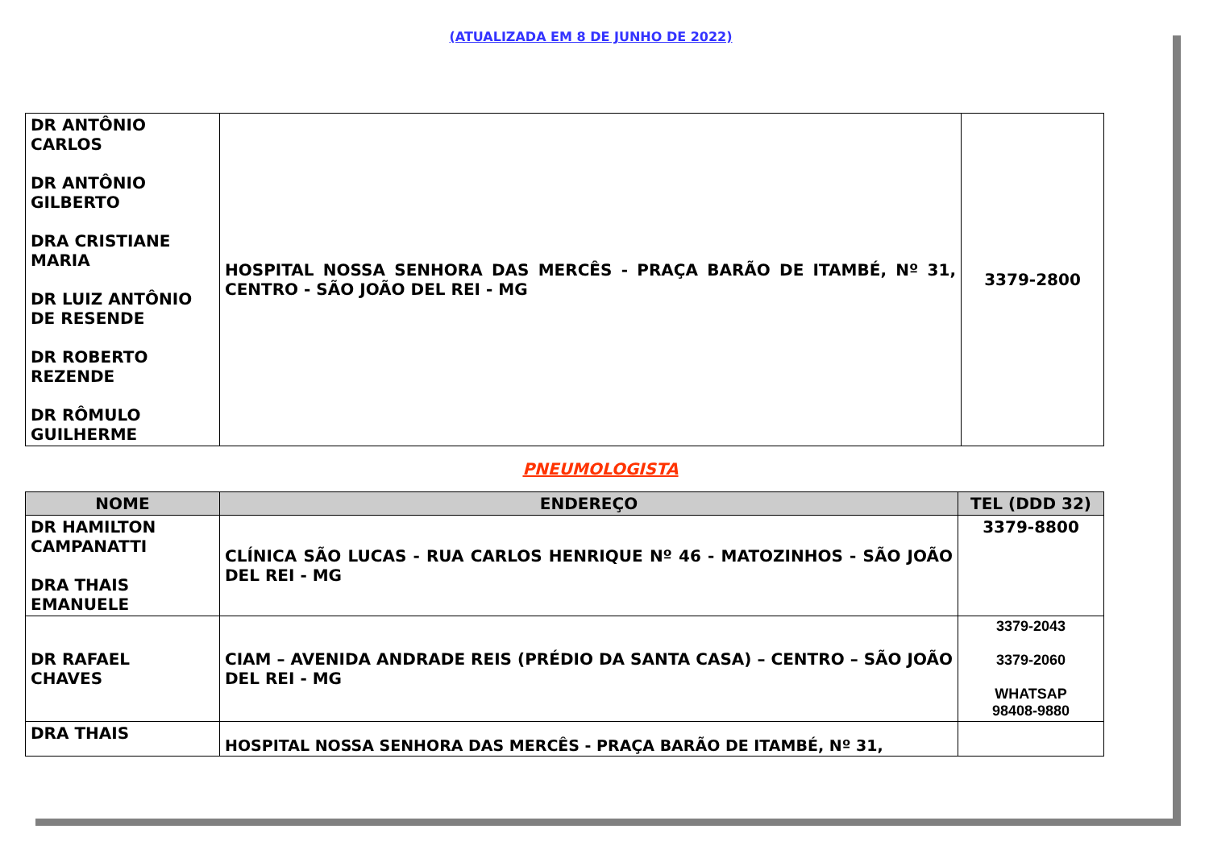(ATUALIZADA EM 8 DE JUNHO DE 2022)
| DR ANTÔNIO CARLOS DR ANTÔNIO GILBERTO DRA CRISTIANE MARIA DR LUIZ ANTÔNIO DE RESENDE DR ROBERTO REZENDE DR RÔMULO GUILHERME | HOSPITAL NOSSA SENHORA DAS MERCÊS - PRAÇA BARÃO DE ITAMBÉ, Nº 31, CENTRO - SÃO JOÃO DEL REI - MG | 3379-2800 |
PNEUMOLOGISTA
| NOME | ENDEREÇO | TEL (DDD 32) |
| --- | --- | --- |
| DR HAMILTON CAMPANATTI DRA THAIS EMANUELE | CLÍNICA SÃO LUCAS - RUA CARLOS HENRIQUE Nº 46 - MATOZINHOS - SÃO JOÃO DEL REI - MG | 3379-8800 |
| DR RAFAEL CHAVES | CIAM – AVENIDA ANDRADE REIS (PRÉDIO DA SANTA CASA) – CENTRO – SÃO JOÃO DEL REI - MG | 3379-2043 3379-2060 WHATSAP 98408-9880 |
| DRA THAIS | HOSPITAL NOSSA SENHORA DAS MERCÊS - PRAÇA BARÃO DE ITAMBÉ, Nº 31, | |